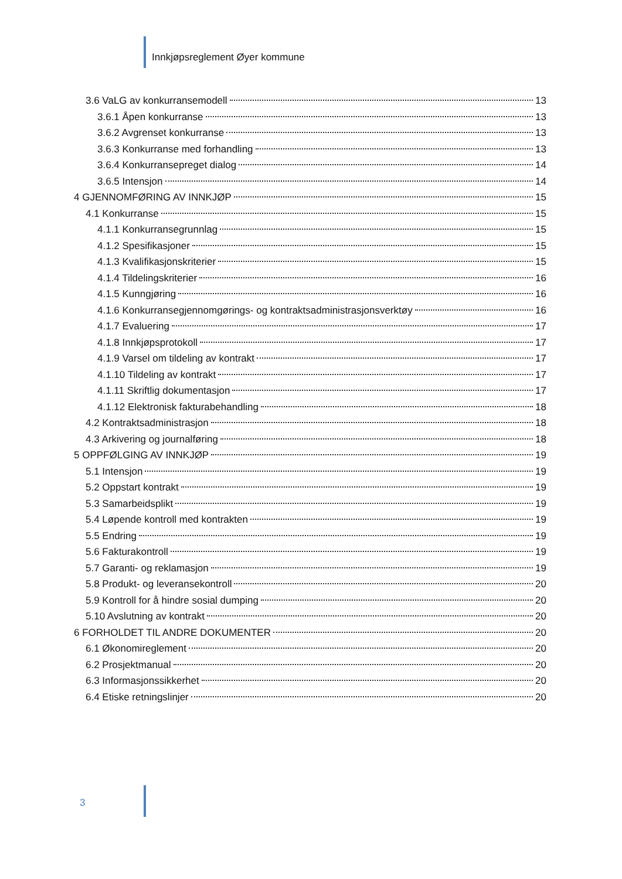Innkjøpsreglement Øyer kommune
3.6 VaLG av konkurransemodell 13
3.6.1 Åpen konkurranse 13
3.6.2 Avgrenset konkurranse 13
3.6.3 Konkurranse med forhandling 13
3.6.4 Konkurransepreget dialog 14
3.6.5 Intensjon 14
4 GJENNOMFØRING AV INNKJØP 15
4.1 Konkurranse 15
4.1.1 Konkurransegrunnlag 15
4.1.2 Spesifikasjoner 15
4.1.3 Kvalifikasjonskriterier 15
4.1.4 Tildelingskriterier 16
4.1.5 Kunngjøring 16
4.1.6 Konkurransegjennomgørings- og kontraktsadministrasjonsverktøy 16
4.1.7 Evaluering 17
4.1.8 Innkjøpsprotokoll 17
4.1.9 Varsel om tildeling av kontrakt 17
4.1.10 Tildeling av kontrakt 17
4.1.11 Skriftlig dokumentasjon 17
4.1.12 Elektronisk fakturabehandling 18
4.2 Kontraktsadministrasjon 18
4.3 Arkivering og journalføring 18
5 OPPFØLGING AV INNKJØP 19
5.1 Intensjon 19
5.2 Oppstart kontrakt 19
5.3 Samarbeidsplikt 19
5.4 Løpende kontroll med kontrakten 19
5.5 Endring 19
5.6 Fakturakontroll 19
5.7 Garanti- og reklamasjon 19
5.8 Produkt- og leveransekontroll 20
5.9 Kontroll for å hindre sosial dumping 20
5.10 Avslutning av kontrakt 20
6 FORHOLDET TIL ANDRE DOKUMENTER 20
6.1 Økonomireglement 20
6.2 Prosjektmanual 20
6.3 Informasjonssikkerhet 20
6.4 Etiske retningslinjer 20
3